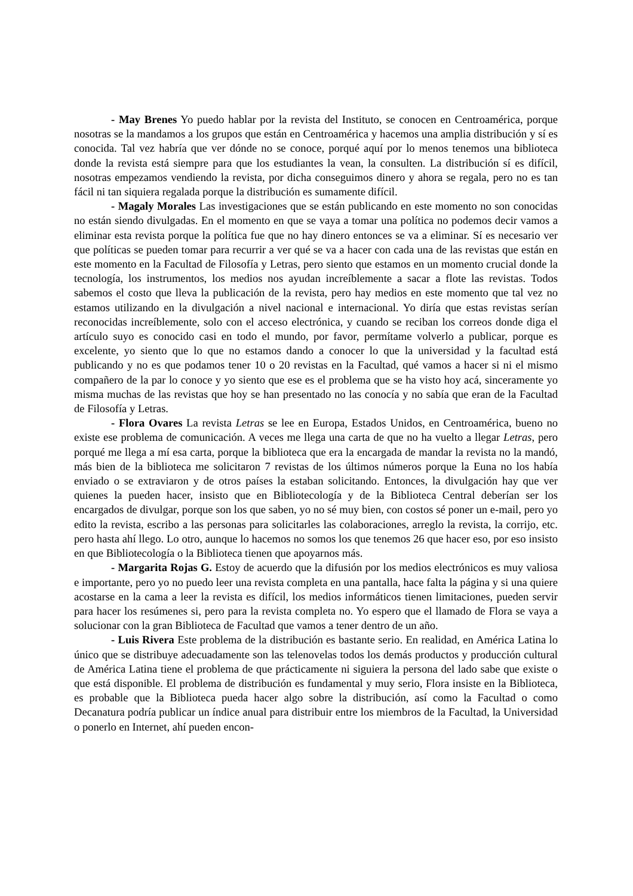- May Brenes Yo puedo hablar por la revista del Instituto, se conocen en Centroamérica, porque nosotras se la mandamos a los grupos que están en Centroamérica y hacemos una amplia distribución y sí es conocida. Tal vez habría que ver dónde no se conoce, porqué aquí por lo menos tenemos una biblioteca donde la revista está siempre para que los estudiantes la vean, la consulten. La distribución sí es difícil, nosotras empezamos vendiendo la revista, por dicha conseguimos dinero y ahora se regala, pero no es tan fácil ni tan siquiera regalada porque la distribución es sumamente difícil.
- Magaly Morales Las investigaciones que se están publicando en este momento no son conocidas no están siendo divulgadas. En el momento en que se vaya a tomar una política no podemos decir vamos a eliminar esta revista porque la política fue que no hay dinero entonces se va a eliminar. Sí es necesario ver que políticas se pueden tomar para recurrir a ver qué se va a hacer con cada una de las revistas que están en este momento en la Facultad de Filosofía y Letras, pero siento que estamos en un momento crucial donde la tecnología, los instrumentos, los medios nos ayudan increíblemente a sacar a flote las revistas. Todos sabemos el costo que lleva la publicación de la revista, pero hay medios en este momento que tal vez no estamos utilizando en la divulgación a nivel nacional e internacional. Yo diría que estas revistas serían reconocidas increíblemente, solo con el acceso electrónica, y cuando se reciban los correos donde diga el artículo suyo es conocido casi en todo el mundo, por favor, permítame volverlo a publicar, porque es excelente, yo siento que lo que no estamos dando a conocer lo que la universidad y la facultad está publicando y no es que podamos tener 10 o 20 revistas en la Facultad, qué vamos a hacer si ni el mismo compañero de la par lo conoce y yo siento que ese es el problema que se ha visto hoy acá, sinceramente yo misma muchas de las revistas que hoy se han presentado no las conocía y no sabía que eran de la Facultad de Filosofía y Letras.
- Flora Ovares La revista Letras se lee en Europa, Estados Unidos, en Centroamérica, bueno no existe ese problema de comunicación. A veces me llega una carta de que no ha vuelto a llegar Letras, pero porqué me llega a mí esa carta, porque la biblioteca que era la encargada de mandar la revista no la mandó, más bien de la biblioteca me solicitaron 7 revistas de los últimos números porque la Euna no los había enviado o se extraviaron y de otros países la estaban solicitando. Entonces, la divulgación hay que ver quienes la pueden hacer, insisto que en Bibliotecología y de la Biblioteca Central deberían ser los encargados de divulgar, porque son los que saben, yo no sé muy bien, con costos sé poner un e-mail, pero yo edito la revista, escribo a las personas para solicitarles las colaboraciones, arreglo la revista, la corrijo, etc. pero hasta ahí llego. Lo otro, aunque lo hacemos no somos los que tenemos 26 que hacer eso, por eso insisto en que Bibliotecología o la Biblioteca tienen que apoyarnos más.
- Margarita Rojas G. Estoy de acuerdo que la difusión por los medios electrónicos es muy valiosa e importante, pero yo no puedo leer una revista completa en una pantalla, hace falta la página y si una quiere acostarse en la cama a leer la revista es difícil, los medios informáticos tienen limitaciones, pueden servir para hacer los resúmenes si, pero para la revista completa no. Yo espero que el llamado de Flora se vaya a solucionar con la gran Biblioteca de Facultad que vamos a tener dentro de un año.
- Luis Rivera Este problema de la distribución es bastante serio. En realidad, en América Latina lo único que se distribuye adecuadamente son las telenovelas todos los demás productos y producción cultural de América Latina tiene el problema de que prácticamente ni siguiera la persona del lado sabe que existe o que está disponible. El problema de distribución es fundamental y muy serio, Flora insiste en la Biblioteca, es probable que la Biblioteca pueda hacer algo sobre la distribución, así como la Facultad o como Decanatura podría publicar un índice anual para distribuir entre los miembros de la Facultad, la Universidad o ponerlo en Internet, ahí pueden encon-